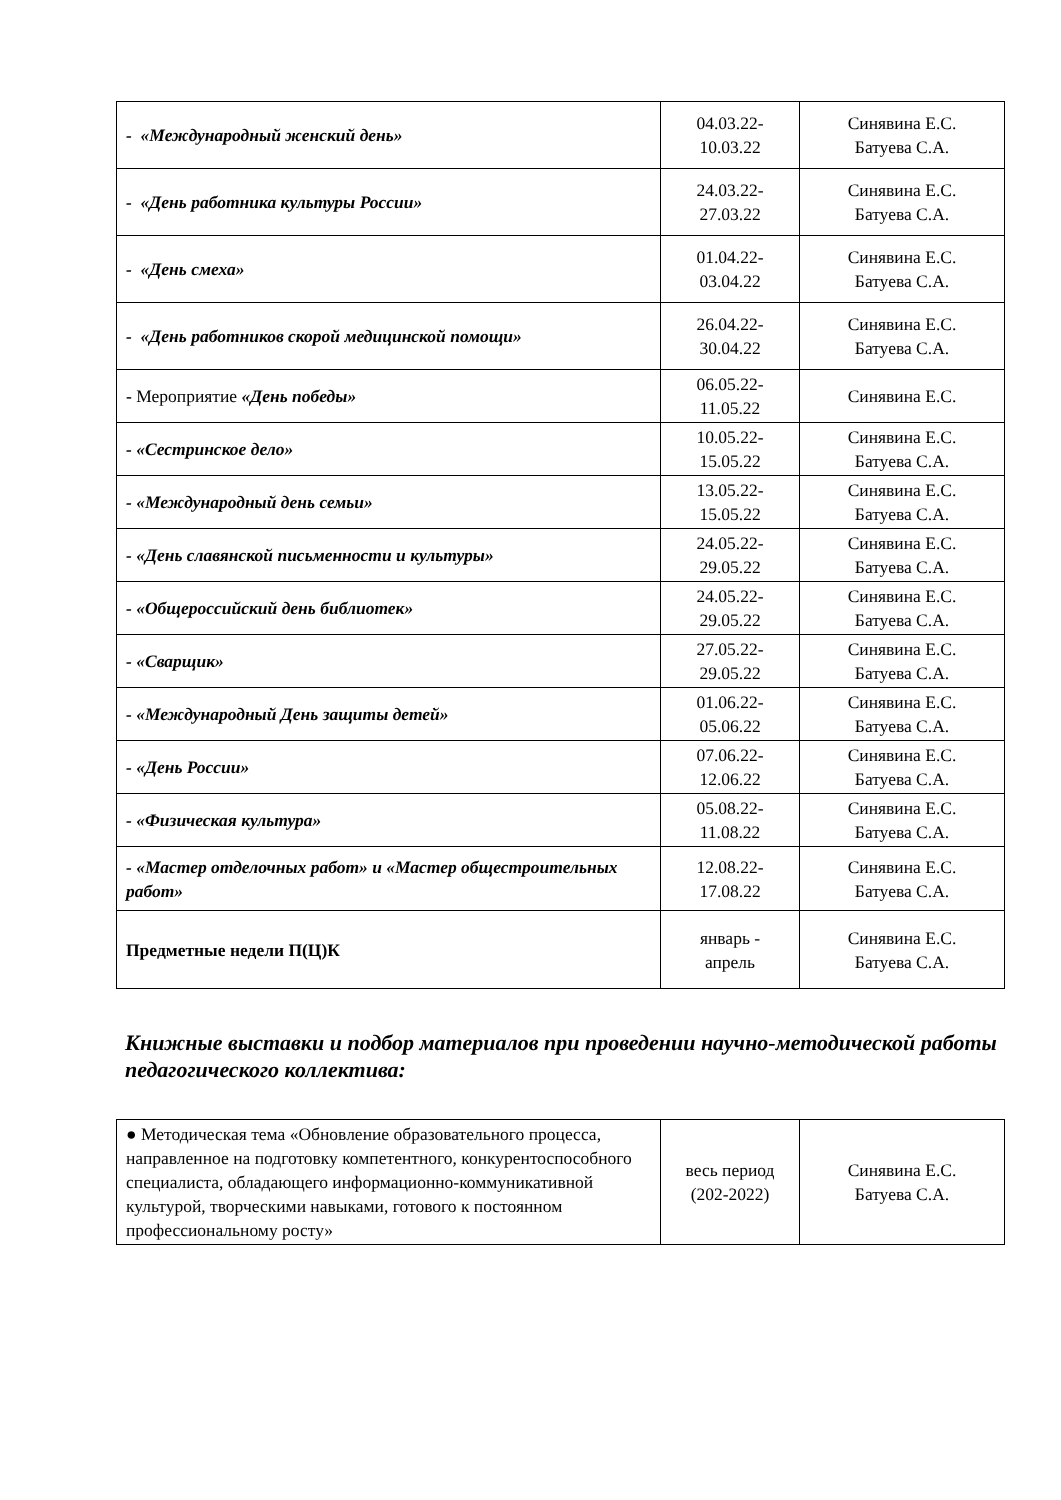| - «Международный женский день» | 04.03.22- 10.03.22 | Синявина Е.С. Батуева С.А. |
| - «День работника культуры России» | 24.03.22- 27.03.22 | Синявина Е.С. Батуева С.А. |
| - «День смеха» | 01.04.22- 03.04.22 | Синявина Е.С. Батуева С.А. |
| - «День работников скорой медицинской помощи» | 26.04.22- 30.04.22 | Синявина Е.С. Батуева С.А. |
| - Мероприятие «День победы» | 06.05.22- 11.05.22 | Синявина Е.С. |
| - «Сестринское дело» | 10.05.22- 15.05.22 | Синявина Е.С. Батуева С.А. |
| - «Международный день семьи» | 13.05.22- 15.05.22 | Синявина Е.С. Батуева С.А. |
| - «День славянской письменности и культуры» | 24.05.22- 29.05.22 | Синявина Е.С. Батуева С.А. |
| - «Общероссийский день библиотек» | 24.05.22- 29.05.22 | Синявина Е.С. Батуева С.А. |
| - «Сварщик» | 27.05.22- 29.05.22 | Синявина Е.С. Батуева С.А. |
| - «Международный День защиты детей» | 01.06.22- 05.06.22 | Синявина Е.С. Батуева С.А. |
| - «День России» | 07.06.22- 12.06.22 | Синявина Е.С. Батуева С.А. |
| - «Физическая культура» | 05.08.22- 11.08.22 | Синявина Е.С. Батуева С.А. |
| - «Мастер отделочных работ» и «Мастер общестроительных работ» | 12.08.22- 17.08.22 | Синявина Е.С. Батуева С.А. |
| Предметные недели П(Ц)К | январь - апрель | Синявина Е.С. Батуева С.А. |
Книжные выставки и подбор материалов при проведении научно-методической работы педагогического коллектива:
| ● Методическая тема «Обновление образовательного процесса, направленное на подготовку компетентного, конкурентоспособного специалиста, обладающего информационно-коммуникативной культурой, творческими навыками, готового к постоянном профессиональному росту» | весь период (202-2022) | Синявина Е.С. Батуева С.А. |